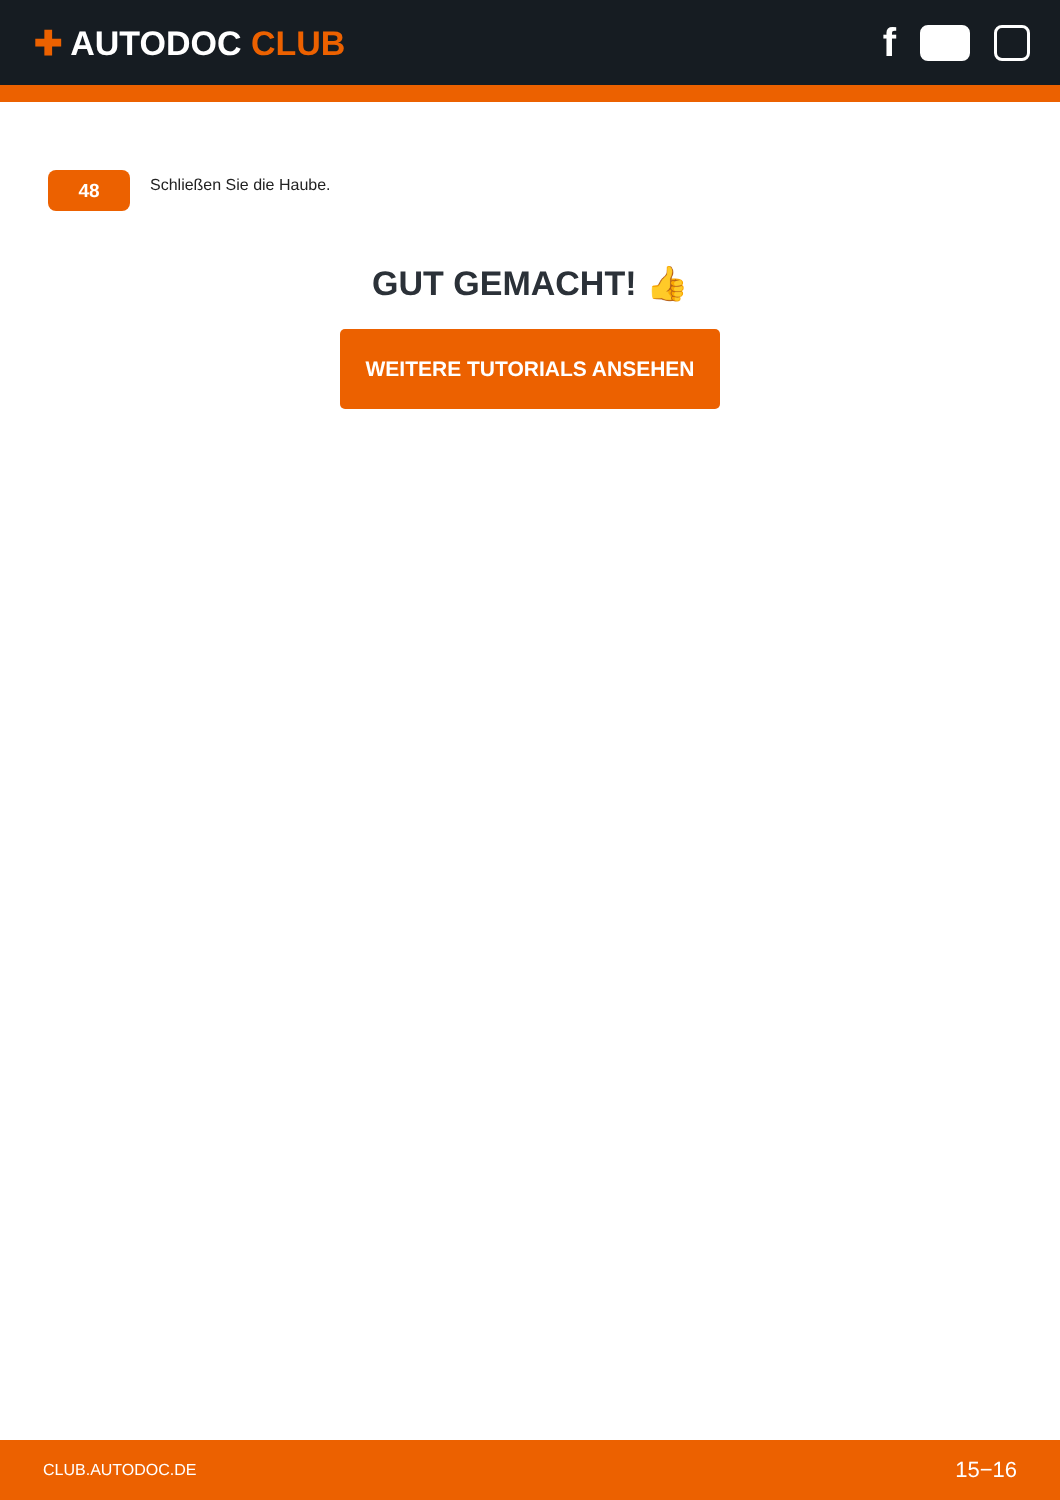✚ AUTODOC CLUB
f
48
Schließen Sie die Haube.
GUT GEMACHT! 👍
WEITERE TUTORIALS ANSEHEN
CLUB.AUTODOC.DE 15−16